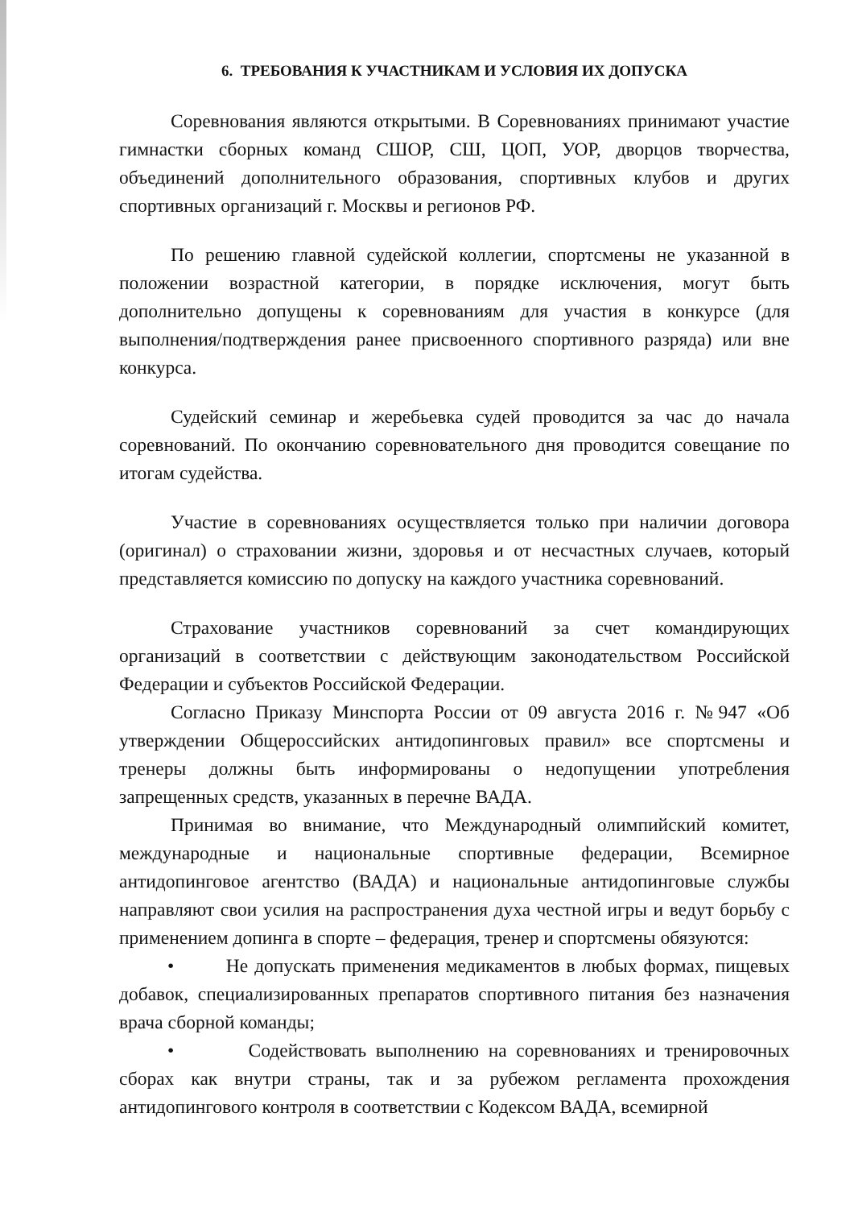6. ТРЕБОВАНИЯ К УЧАСТНИКАМ И УСЛОВИЯ ИХ ДОПУСКА
Соревнования являются открытыми. В Соревнованиях принимают участие гимнастки сборных команд СШОР, СШ, ЦОП, УОР, дворцов творчества, объединений дополнительного образования, спортивных клубов и других спортивных организаций г. Москвы и регионов РФ.
По решению главной судейской коллегии, спортсмены не указанной в положении возрастной категории, в порядке исключения, могут быть дополнительно допущены к соревнованиям для участия в конкурсе (для выполнения/подтверждения ранее присвоенного спортивного разряда) или вне конкурса.
Судейский семинар и жеребьевка судей проводится за час до начала соревнований. По окончанию соревновательного дня проводится совещание по итогам судейства.
Участие в соревнованиях осуществляется только при наличии договора (оригинал) о страховании жизни, здоровья и от несчастных случаев, который представляется комиссию по допуску на каждого участника соревнований.
Страхование участников соревнований за счет командирующих организаций в соответствии с действующим законодательством Российской Федерации и субъектов Российской Федерации.
Согласно Приказу Минспорта России от 09 августа 2016 г. №947 «Об утверждении Общероссийских антидопинговых правил» все спортсмены и тренеры должны быть информированы о недопущении употребления запрещенных средств, указанных в перечне ВАДА.
Принимая во внимание, что Международный олимпийский комитет, международные и национальные спортивные федерации, Всемирное антидопинговое агентство (ВАДА) и национальные антидопинговые службы направляют свои усилия на распространения духа честной игры и ведут борьбу с применением допинга в спорте – федерация, тренер и спортсмены обязуются:
• Не допускать применения медикаментов в любых формах, пищевых добавок, специализированных препаратов спортивного питания без назначения врача сборной команды;
• Содействовать выполнению на соревнованиях и тренировочных сборах как внутри страны, так и за рубежом регламента прохождения антидопингового контроля в соответствии с Кодексом ВАДА, всемирной